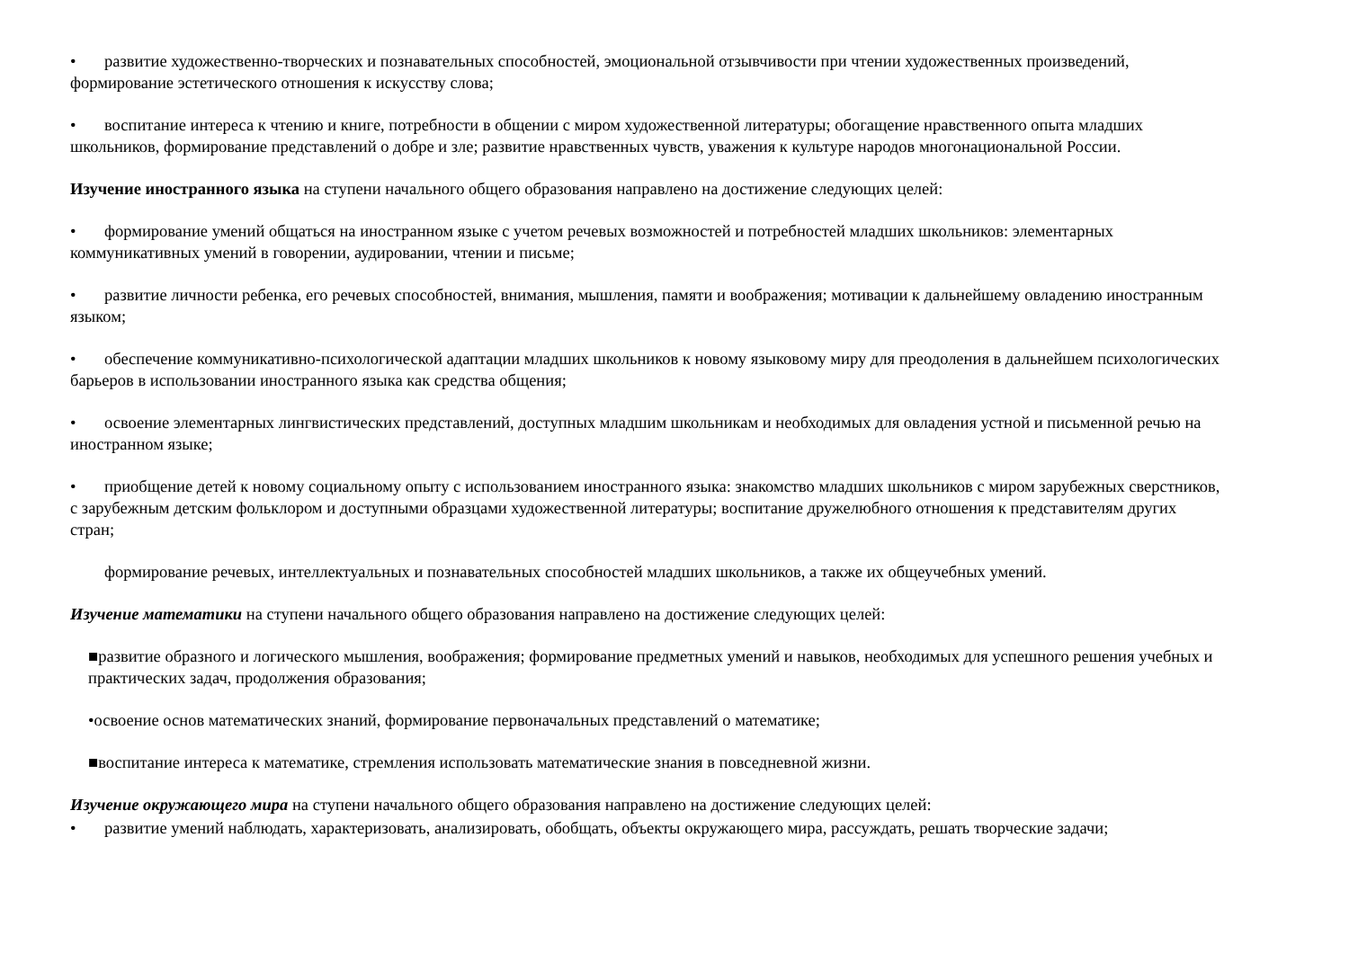• развитие художественно-творческих и познавательных способностей, эмоциональной отзывчивости при чтении художественных произведений, формирование эстетического отношения к искусству слова;
• воспитание интереса к чтению и книге, потребности в общении с миром художественной литературы; обогащение нравственного опыта младших школьников, формирование представлений о добре и зле; развитие нравственных чувств, уважения к культуре народов многонациональной России.
Изучение иностранного языка на ступени начального общего образования направлено на достижение следующих целей:
• формирование умений общаться на иностранном языке с учетом речевых возможностей и потребностей младших школьников: элементарных коммуникативных умений в говорении, аудировании, чтении и письме;
• развитие личности ребенка, его речевых способностей, внимания, мышления, памяти и воображения; мотивации к дальнейшему овладению иностранным языком;
• обеспечение коммуникативно-психологической адаптации младших школьников к новому языковому миру для преодоления в дальнейшем психологических барьеров в использовании иностранного языка как средства общения;
• освоение элементарных лингвистических представлений, доступных младшим школьникам и необходимых для овладения устной и письменной речью на иностранном языке;
• приобщение детей к новому социальному опыту с использованием иностранного языка: знакомство младших школьников с миром зарубежных сверстников, с зарубежным детским фольклором и доступными образцами художественной литературы; воспитание дружелюбного отношения к представителям других стран;
формирование речевых, интеллектуальных и познавательных способностей младших школьников, а также их общеучебных умений.
Изучение математики на ступени начального общего образования направлено на достижение следующих целей:
■развитие образного и логического мышления, воображения; формирование предметных умений и навыков, необходимых для успешного решения учебных и практических задач, продолжения образования;
•освоение основ математических знаний, формирование первоначальных представлений о математике;
■воспитание интереса к математике, стремления использовать математические знания в повседневной жизни.
Изучение окружающего мира на ступени начального общего образования направлено на достижение следующих целей:
• развитие умений наблюдать, характеризовать, анализировать, обобщать, объекты окружающего мира, рассуждать, решать творческие задачи;